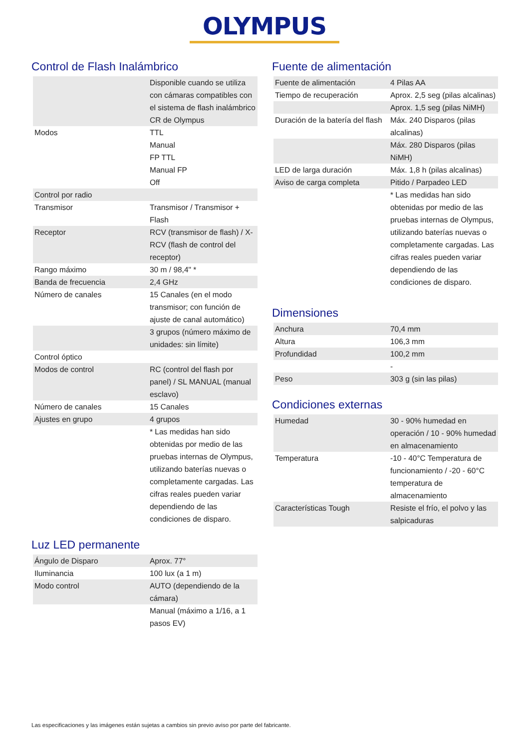OLYMPUS
Control de Flash Inalámbrico
| | Disponible cuando se utiliza con cámaras compatibles con el sistema de flash inalámbrico CR de Olympus |
| Modos | TTL Manual FP TTL Manual FP Off |
| Control por radio | |
| Transmisor | Transmisor / Transmisor + Flash |
| Receptor | RCV (transmisor de flash) / X-RCV (flash de control del receptor) |
| Rango máximo | 30 m / 98,4" * |
| Banda de frecuencia | 2,4 GHz |
| Número de canales | 15 Canales (en el modo transmisor; con función de ajuste de canal automático) |
| | 3 grupos (número máximo de unidades: sin límite) |
| Control óptico | |
| Modos de control | RC (control del flash por panel) / SL MANUAL (manual esclavo) |
| Número de canales | 15 Canales |
| Ajustes en grupo | 4 grupos |
| | * Las medidas han sido obtenidas por medio de las pruebas internas de Olympus, utilizando baterías nuevas o completamente cargadas. Las cifras reales pueden variar dependiendo de las condiciones de disparo. |
Luz LED permanente
| Ángulo de Disparo | Aprox. 77° |
| Iluminancia | 100 lux (a 1 m) |
| Modo control | AUTO (dependiendo de la cámara) |
| | Manual (máximo a 1/16, a 1 pasos EV) |
Fuente de alimentación
| Fuente de alimentación | 4 Pilas AA |
| Tiempo de recuperación | Aprox. 2,5 seg (pilas alcalinas) |
| | Aprox. 1,5 seg (pilas NiMH) |
| Duración de la batería del flash | Máx. 240 Disparos (pilas alcalinas) |
| | Máx. 280 Disparos (pilas NiMH) |
| LED de larga duración | Máx. 1,8 h (pilas alcalinas) |
| Aviso de carga completa | Pitido / Parpadeo LED |
| | * Las medidas han sido obtenidas por medio de las pruebas internas de Olympus, utilizando baterías nuevas o completamente cargadas. Las cifras reales pueden variar dependiendo de las condiciones de disparo. |
Dimensiones
| Anchura | 70,4 mm |
| Altura | 106,3 mm |
| Profundidad | 100,2 mm |
| | - |
| Peso | 303 g (sin las pilas) |
Condiciones externas
| Humedad | 30 - 90% humedad en operación / 10 - 90% humedad en almacenamiento |
| Temperatura | -10 - 40°C Temperatura de funcionamiento / -20 - 60°C temperatura de almacenamiento |
| Características Tough | Resiste el frío, el polvo y las salpicaduras |
Las especificaciones y las imágenes están sujetas a cambios sin previo aviso por parte del fabricante.